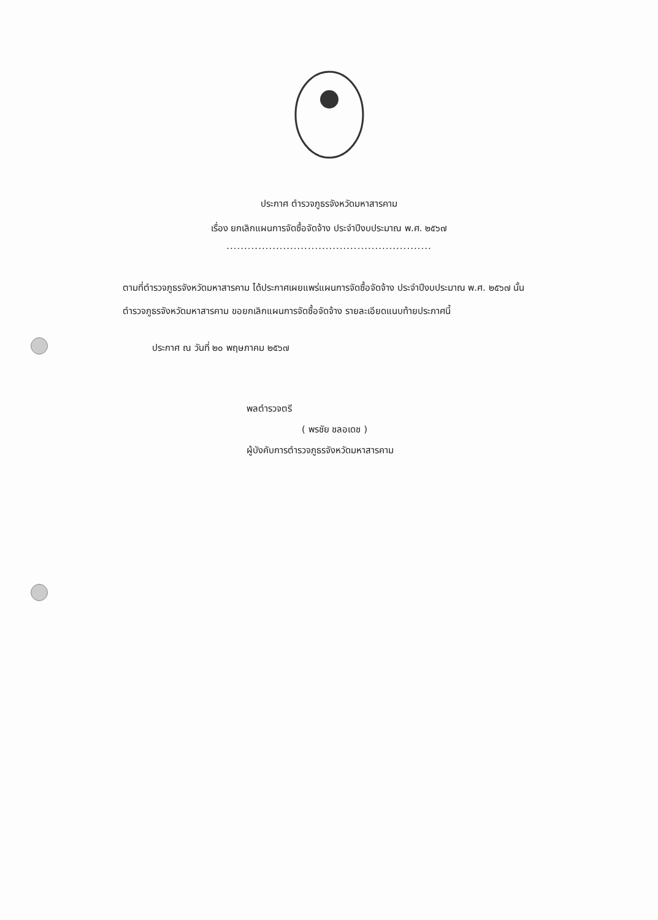ประกาศ ตำรวจภูธรจังหวัดมหาสารคาม
เรื่อง ยกเลิกแผนการจัดซื้อจัดจ้าง ประจำปีงบประมาณ พ.ศ. ๒๕๖๗
..........................................................
ตามที่ตำรวจภูธรจังหวัดมหาสารคาม ได้ประกาศเผยแพร่แผนการจัดซื้อจัดจ้าง ประจำปีงบประมาณ พ.ศ. ๒๕๖๗ นั้น
ตำรวจภูธรจังหวัดมหาสารคาม ขอยกเลิกแผนการจัดซื้อจัดจ้าง รายละเอียดแนบท้ายประกาศนี้
ประกาศ ณ วันที่ ๒๐ พฤษภาคม ๒๕๖๗
พลตำรวจตรี
( พรชัย ชลอเดช )
ผู้บังคับการตำรวจภูธรจังหวัดมหาสารคาม